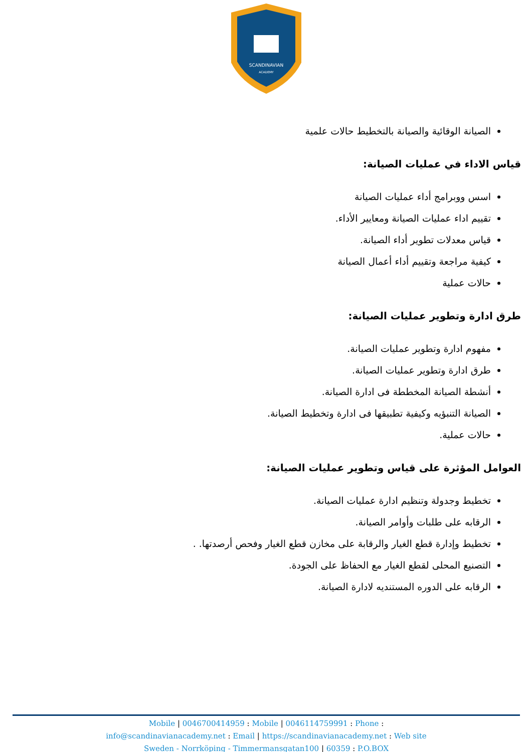SCANDINAVIAN
ACADEMY
الصيانة الوقائية والصيانة بالتخطيط حالات علمية
قياس الاداء في عمليات الصيانة:
اسس ووبرامج أداء عمليات الصيانة
تقييم اداء عمليات الصيانة ومعايير الأداء.
قياس معدلات تطوير أداء الصيانة.
كيفية مراجعة وتقييم أداء أعمال الصيانة
حالات عملية
طرق ادارة وتطوير عمليات الصيانة:
مفهوم ادارة وتطوير عمليات الصيانة.
طرق ادارة وتطوير عمليات الصيانة.
أنشطة الصيانة المخططة فى ادارة الصيانة.
الصيانة التنبؤيه وكيفية تطبيقها فى ادارة وتخطيط الصيانة.
حالات عملية.
العوامل المؤثرة على قياس وتطوير عمليات الصيانة:
تخطيط وجدولة وتنظيم ادارة عمليات الصيانة.
الرقابه على طلبات وأوامر الصيانة.
تخطيط وإدارة قطع الغيار والرقابة على مخازن قطع الغيار وفحص أرصدتها. .
التصنيع المحلى لقطع الغيار مع الحفاظ على الجودة.
الرقابه على الدوره المستنديه لادارة الصيانة.
Mobile | 0046700414959 : Mobile | 0046114759991 : Phone :
info@scandinavianacademy.net : Email | https://scandinavianacademy.net : Web site
Sweden - Norrköping - Timmermansgatan100 | 60359 : P.O.BOX